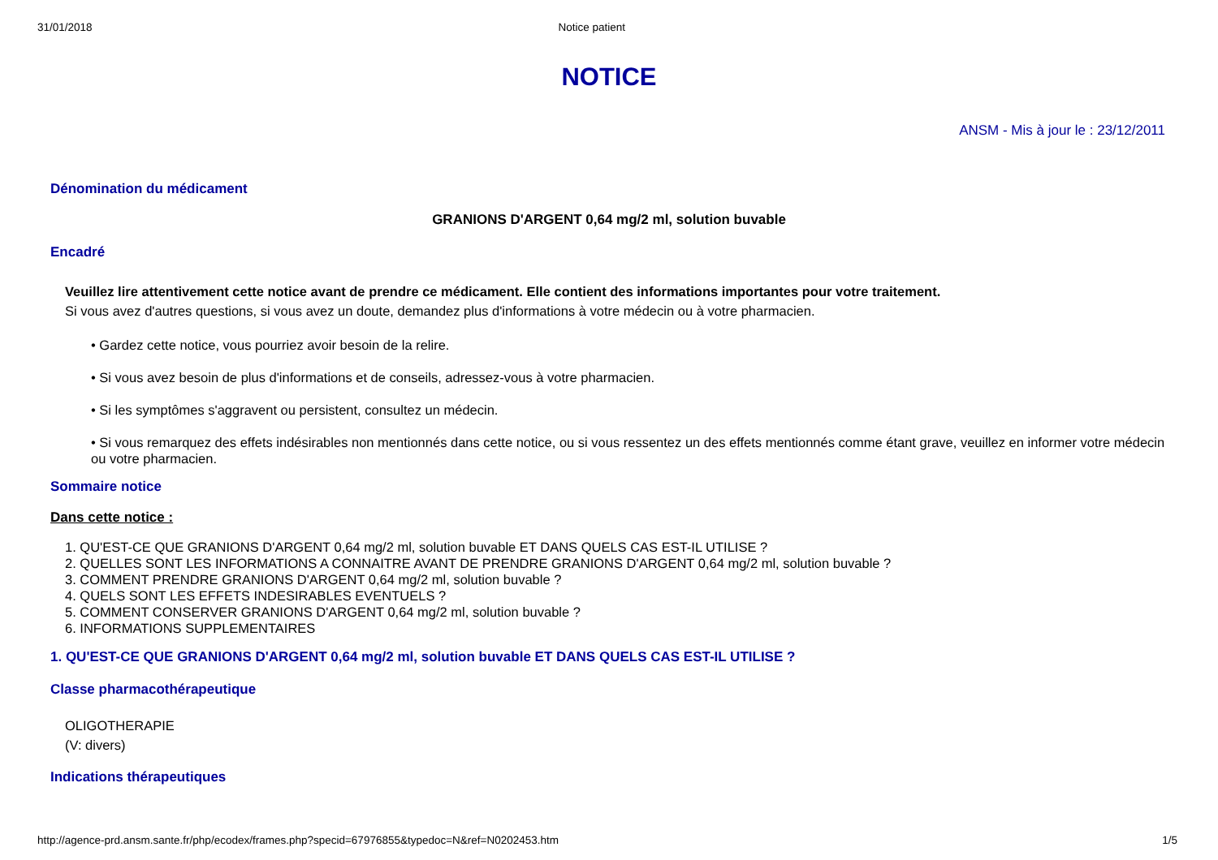31/01/2018 Notice patient
NOTICE
ANSM - Mis à jour le : 23/12/2011
Dénomination du médicament
GRANIONS D'ARGENT 0,64 mg/2 ml, solution buvable
Encadré
Veuillez lire attentivement cette notice avant de prendre ce médicament. Elle contient des informations importantes pour votre traitement.
Si vous avez d'autres questions, si vous avez un doute, demandez plus d'informations à votre médecin ou à votre pharmacien.
• Gardez cette notice, vous pourriez avoir besoin de la relire.
• Si vous avez besoin de plus d'informations et de conseils, adressez-vous à votre pharmacien.
• Si les symptômes s'aggravent ou persistent, consultez un médecin.
• Si vous remarquez des effets indésirables non mentionnés dans cette notice, ou si vous ressentez un des effets mentionnés comme étant grave, veuillez en informer votre médecin ou votre pharmacien.
Sommaire notice
Dans cette notice :
1. QU'EST-CE QUE GRANIONS D'ARGENT 0,64 mg/2 ml, solution buvable ET DANS QUELS CAS EST-IL UTILISE ?
2. QUELLES SONT LES INFORMATIONS A CONNAITRE AVANT DE PRENDRE GRANIONS D'ARGENT 0,64 mg/2 ml, solution buvable ?
3. COMMENT PRENDRE GRANIONS D'ARGENT 0,64 mg/2 ml, solution buvable ?
4. QUELS SONT LES EFFETS INDESIRABLES EVENTUELS ?
5. COMMENT CONSERVER GRANIONS D'ARGENT 0,64 mg/2 ml, solution buvable ?
6. INFORMATIONS SUPPLEMENTAIRES
1. QU'EST-CE QUE GRANIONS D'ARGENT 0,64 mg/2 ml, solution buvable ET DANS QUELS CAS EST-IL UTILISE ?
Classe pharmacothérapeutique
OLIGOTHERAPIE
(V: divers)
Indications thérapeutiques
http://agence-prd.ansm.sante.fr/php/ecodex/frames.php?specid=67976855&typedoc=N&ref=N0202453.htm 1/5